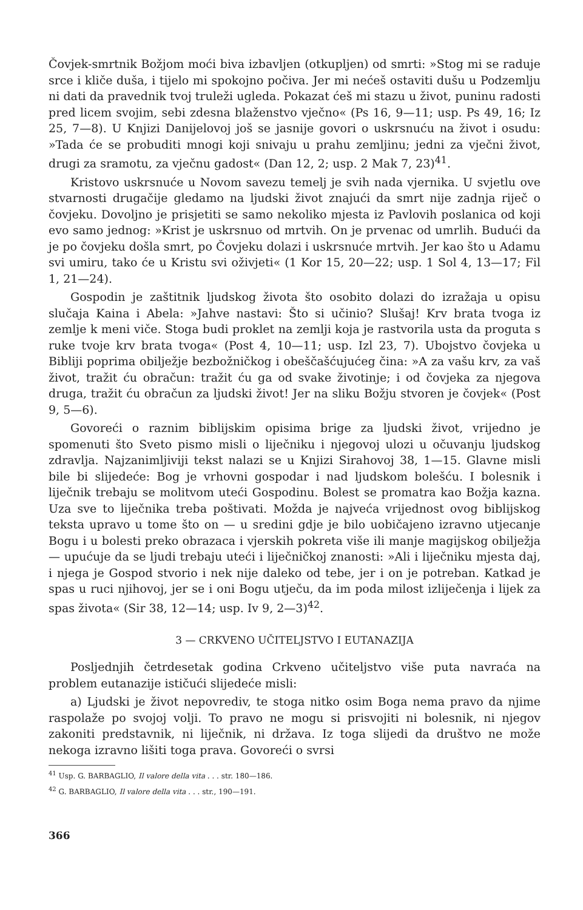Čovjek-smrtnik Božjom moći biva izbavljen (otkupljen) od smrti: »Stog mi se raduje srce i kliče duša, i tijelo mi spokojno počiva. Jer mi nećeš ostaviti dušu u Podzemlju ni dati da pravednik tvoj truleži ugleda. Pokazat ćeš mi stazu u život, puninu radosti pred licem svojim, sebi zdesna blaženstvo vječno« (Ps 16, 9—11; usp. Ps 49, 16; Iz 25, 7—8). U Knjizi Danijelovoj još se jasnije govori o uskrsnuću na život i osudu: »Tada će se probuditi mnogi koji snivaju u prahu zemljinu; jedni za vječni život, drugi za sramotu, za vječnu gadost« (Dan 12, 2; usp. 2 Mak 7, 23)<sup>41</sup>.
Kristovo uskrsnuće u Novom savezu temelj je svih nada vjernika. U svjetlu ove stvarnosti drugačije gledamo na ljudski život znajući da smrt nije zadnja riječ o čovjeku. Dovoljno je prisjetiti se samo nekoliko mjesta iz Pavlovih poslanica od koji evo samo jednog: »Krist je uskrsnuo od mrtvih. On je prvenac od umrlih. Budući da je po čovjeku došla smrt, po Čovjeku dolazi i uskrsnuće mrtvih. Jer kao što u Adamu svi umiru, tako će u Kristu svi oživjeti« (1 Kor 15, 20—22; usp. 1 Sol 4, 13—17; Fil 1, 21—24).
Gospodin je zaštitnik ljudskog života što osobito dolazi do izražaja u opisu slučaja Kaina i Abela: »Jahve nastavi: Što si učinio? Slušaj! Krv brata tvoga iz zemlje k meni viče. Stoga budi proklet na zemlji koja je rastvorila usta da proguta s ruke tvoje krv brata tvoga« (Post 4, 10—11; usp. Izl 23, 7). Ubojstvo čovjeka u Bibliji poprima obilježje bezbožničkog i obeščašćujućeg čina: »A za vašu krv, za vaš život, tražit ću obračun: tražit ću ga od svake životinje; i od čovjeka za njegova druga, tražit ću obračun za ljudski život! Jer na sliku Božju stvoren je čovjek« (Post 9, 5—6).
Govoreći o raznim biblijskim opisima brige za ljudski život, vrijedno je spomenuti što Sveto pismo misli o liječniku i njegovoj ulozi u očuvanju ljudskog zdravlja. Najzanimljiviji tekst nalazi se u Knjizi Sirahovoj 38, 1—15. Glavne misli bile bi slijedeće: Bog je vrhovni gospodar i nad ljudskom bolešću. I bolesnik i liječnik trebaju se molitvom uteći Gospodinu. Bolest se promatra kao Božja kazna. Uza sve to liječnika treba poštivati. Možda je najveća vrijednost ovog biblijskog teksta upravo u tome što on — u sredini gdje je bilo uobičajeno izravno utjecanje Bogu i u bolesti preko obrazaca i vjerskih pokreta više ili manje magijskog obilježja — upućuje da se ljudi trebaju uteći i liječničkoj znanosti: »Ali i liječniku mjesta daj, i njega je Gospod stvorio i nek nije daleko od tebe, jer i on je potreban. Katkad je spas u ruci njihovoj, jer se i oni Bogu utječu, da im poda milost izliječenja i lijek za spas života« (Sir 38, 12—14; usp. Iv 9, 2—3)<sup>42</sup>.
3 — CRKVENO UČITELJSTVO I EUTANAZIJA
Posljednjih četrdesetak godina Crkveno učiteljstvo više puta navraća na problem eutanazije ističući slijedeće misli:
a) Ljudski je život nepovrediv, te stoga nitko osim Boga nema pravo da njime raspolaže po svojoj volji. To pravo ne mogu si prisvojiti ni bolesnik, ni njegov zakoniti predstavnik, ni liječnik, ni država. Iz toga slijedi da društvo ne može nekoga izravno lišiti toga prava. Govoreći o svrsi
<sup>41</sup> Usp. G. BARBAGLIO, Il valore della vita . . . str. 180—186.
<sup>42</sup> G. BARBAGLIO, Il valore della vita . . . str., 190—191.
366